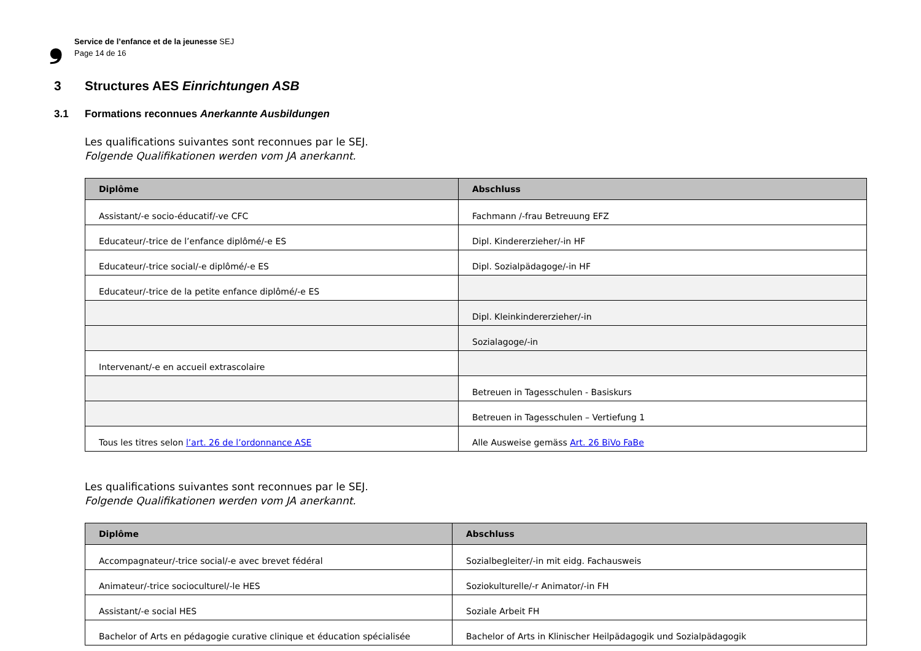❟
Service de l’enfance et de la jeunesse SEJ
Page 14 de 16
3 Structures AES Einrichtungen ASB
3.1 Formations reconnues Anerkannte Ausbildungen
Les qualifications suivantes sont reconnues par le SEJ.
Folgende Qualifikationen werden vom JA anerkannt.
| Diplôme | Abschluss |
| --- | --- |
| Assistant/-e socio-éducatif/-ve CFC | Fachmann /-frau Betreuung EFZ |
| Educateur/-trice de l’enfance diplômé/-e ES | Dipl. Kindererzieher/-in HF |
| Educateur/-trice social/-e diplômé/-e ES | Dipl. Sozialpädagoge/-in HF |
| Educateur/-trice de la petite enfance diplômé/-e ES | |
| | Dipl. Kleinkindererzieher/-in |
| | Sozialagoge/-in |
| Intervenant/-e en accueil extrascolaire | |
| | Betreuen in Tagesschulen - Basiskurs |
| | Betreuen in Tagesschulen – Vertiefung 1 |
| Tous les titres selon l’art. 26 de l’ordonnance ASE | Alle Ausweise gemäss Art. 26 BiVo FaBe |
Les qualifications suivantes sont reconnues par le SEJ.
Folgende Qualifikationen werden vom JA anerkannt.
| Diplôme | Abschluss |
| --- | --- |
| Accompagnateur/-trice social/-e avec brevet fédéral | Sozialbegleiter/-in mit eidg. Fachausweis |
| Animateur/-trice socioculturel/-le HES | Soziokulturelle/-r Animator/-in FH |
| Assistant/-e social HES | Soziale Arbeit FH |
| Bachelor of Arts en pédagogie curative clinique et éducation spécialisée | Bachelor of Arts in Klinischer Heilpädagogik und Sozialpädagogik |